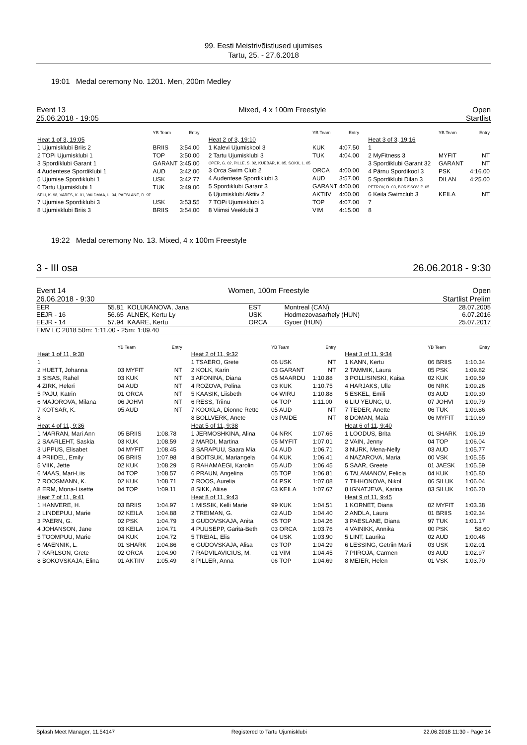99. Eesti Meistrivõistlused ujumises
Tartu, 25. - 27.6.2018
19:01 Medal ceremony No. 1201. Men, 200m Medley
Event 13
25.06.2018 - 19:05 Mixed, 4 x 100m Freestyle Open
Startlist
| | YB Team | Entry |
| --- | --- | --- |
| Heat 1 of 3, 19:05 | | |
| 1 Ujumisklubi Briis 2 | BRIIS | 3:54.00 |
| 2 TOPi Ujumisklubi 1 | TOP | 3:50.00 |
| 3 Spordiklubi Garant 1 | GARANT | 3:45.00 |
| 4 Audentese Spordiklubi 1 | AUD | 3:42.00 |
| 5 Ujumise Spordiklubi 1 | USK | 3:42.77 |
| 6 Tartu Ujumisklubi 1 SELI, K. 98, VARES, K. 01, VALDMAA, L. 04, PAESLANE, D. 97 | TUK | 3:49.00 |
| 7 Ujumise Spordiklubi 3 | USK | 3:53.55 |
| 8 Ujumisklubi Briis 3 | BRIIS | 3:54.00 |
| | YB Team | Entry |
| --- | --- | --- |
| Heat 2 of 3, 19:10 | | |
| 1 Kalevi Ujumiskool 3 | KUK | 4:07.50 |
| 2 Tartu Ujumisklubi 3 OPER, G. 02, PILLE, S. 02, KUEBAR, K. 05, SOKK, L. 05 | TUK | 4:04.00 |
| 3 Orca Swim Club 2 | ORCA | 4:00.00 |
| 4 Audentese Spordiklubi 3 | AUD | 3:57.00 |
| 5 Spordiklubi Garant 3 | GARANT | 4:00.00 |
| 6 Ujumisklubi Aktiiv 2 | AKTIIV | 4:00.00 |
| 7 TOPi Ujumisklubi 3 | TOP | 4:07.00 |
| 8 Viimsi Veeklubi 3 | VIM | 4:15.00 |
| | YB Team | Entry |
| --- | --- | --- |
| Heat 3 of 3, 19:16 | | |
| 1 | | |
| 2 MyFitness 3 | MYFIT | NT |
| 3 Spordiklubi Garant 32 | GARANT | NT |
| 4 Pärnu Spordikool 3 | PSK | 4:16.00 |
| 5 Spordiklubi Dilan 3 PETROV, D. 03, BORISSOV, P. 05 | DILAN | 4:25.00 |
| 6 Keila Swimclub 3 | KEILA | NT |
| 7 | | |
| 8 | | |
19:22 Medal ceremony No. 13. Mixed, 4 x 100m Freestyle
3 - III osa 26.06.2018 - 9:30
Event 14
26.06.2018 - 9:30 Women, 100m Freestyle Open
Startlist Prelim
| EER | 55.81 | KOLUKANOVA, Jana | EST | Montreal (CAN) | 28.07.2005 |
| EEJR - 16 | 56.65 | ALNEK, Kertu Ly | USK | Hodmezovasarhely (HUN) | 6.07.2016 |
| EEJR - 14 | 57.94 | KAARE, Kertu | ORCA | Gyoer (HUN) | 25.07.2017 |
| EMV LC 2018 50m: 1:11.00 - 25m: 1:09.40 | | | | | |
| | YB Team | Entry |
| --- | --- | --- |
| Heat 1 of 11, 9:30 | | |
| 1 | | |
| 2 HUETT, Johanna | 03 MYFIT | NT |
| 3 SISAS, Rahel | 03 KUK | NT |
| 4 ZIRK, Heleri | 04 AUD | NT |
| 5 PAJU, Katrin | 01 ORCA | NT |
| 6 MAJOROVA, Milana | 06 JOHVI | NT |
| 7 KOTSAR, K. | 05 AUD | NT |
| 8 | | |
| Heat 4 of 11, 9:36 | | |
| 1 MARRAN, Mari Ann | 05 BRIIS | 1:08.78 |
| 2 SAARLEHT, Saskia | 03 KUK | 1:08.59 |
| 3 UPPUS, Elisabet | 04 MYFIT | 1:08.45 |
| 4 PRIIDEL, Emily | 05 BRIIS | 1:07.98 |
| 5 VIIK, Jette | 02 KUK | 1:08.29 |
| 6 MAAS, Mari-Liis | 04 TOP | 1:08.57 |
| 7 ROOSMANN, K. | 02 KUK | 1:08.71 |
| 8 ERM, Mona-Lisette | 04 TOP | 1:09.11 |
| Heat 7 of 11, 9:41 | | |
| 1 HANVERE, H. | 03 BRIIS | 1:04.97 |
| 2 LINDEPUU, Marie | 02 KEILA | 1:04.88 |
| 3 PAERN, G. | 02 PSK | 1:04.79 |
| 4 JOHANSON, Jane | 03 KEILA | 1:04.71 |
| 5 TOOMPUU, Marie | 04 KUK | 1:04.72 |
| 6 MAENNIK, L. | 01 SHARK | 1:04.86 |
| 7 KARLSON, Grete | 02 ORCA | 1:04.90 |
| 8 BOKOVSKAJA, Elina | 01 AKTIIV | 1:05.49 |
| | YB Team | Entry |
| --- | --- | --- |
| Heat 2 of 11, 9:32 | | |
| 1 TSAERO, Grete | 06 USK | NT |
| 2 KOLK, Karin | 03 GARANT | NT |
| 3 AFONINA, Diana | 05 MAARDU | 1:10.88 |
| 4 ROZOVA, Polina | 03 KUK | 1:10.75 |
| 5 KAASIK, Liisbeth | 04 WIRU | 1:10.88 |
| 6 RESS, Triinu | 04 TOP | 1:11.00 |
| 7 KOOKLA, Dionne Rette | 05 AUD | NT |
| 8 BOLLVERK, Anete | 03 PAIDE | NT |
| Heat 5 of 11, 9:38 | | |
| 1 JERMOSHKINA, Alina | 04 NRK | 1:07.65 |
| 2 MARDI, Martina | 05 MYFIT | 1:07.01 |
| 3 SARAPUU, Saara Mia | 04 AUD | 1:06.71 |
| 4 BOITSUK, Mariangela | 04 KUK | 1:06.41 |
| 5 RAHAMAEGI, Karolin | 05 AUD | 1:06.45 |
| 6 PRAUN, Angelina | 05 TOP | 1:06.81 |
| 7 ROOS, Aurelia | 04 PSK | 1:07.08 |
| 8 SIKK, Aliise | 03 KEILA | 1:07.67 |
| Heat 8 of 11, 9:43 | | |
| 1 MISSIK, Kelli Marie | 99 KUK | 1:04.51 |
| 2 TREIMAN, G. | 02 AUD | 1:04.40 |
| 3 GUDOVSKAJA, Anita | 05 TOP | 1:04.26 |
| 4 PUUSEPP, Garita-Beth | 03 ORCA | 1:03.76 |
| 5 TREIAL, Elis | 04 USK | 1:03.90 |
| 6 GUDOVSKAJA, Alisa | 03 TOP | 1:04.29 |
| 7 RADVILAVICIUS, M. | 01 VIM | 1:04.45 |
| 8 PILLER, Anna | 06 TOP | 1:04.69 |
| | YB Team | Entry |
| --- | --- | --- |
| Heat 3 of 11, 9:34 | | |
| 1 KANN, Kertu | 06 BRIIS | 1:10.34 |
| 2 TAMMIK, Laura | 05 PSK | 1:09.82 |
| 3 POLLISINSKI, Kaisa | 02 KUK | 1:09.59 |
| 4 HARJAKS, Ulle | 06 NRK | 1:09.26 |
| 5 ESKEL, Emili | 03 AUD | 1:09.30 |
| 6 LIU YEUNG, U. | 07 JOHVI | 1:09.79 |
| 7 TEDER, Anette | 06 TUK | 1:09.86 |
| 8 DOMAN, Maia | 06 MYFIT | 1:10.69 |
| Heat 6 of 11, 9:40 | | |
| 1 LOODUS, Brita | 01 SHARK | 1:06.19 |
| 2 VAIN, Jenny | 04 TOP | 1:06.04 |
| 3 NURK, Mena-Nelly | 03 AUD | 1:05.77 |
| 4 NAZAROVA, Maria | 00 VSK | 1:05.55 |
| 5 SAAR, Greete | 01 JAESK | 1:05.59 |
| 6 TALAMANOV, Felicia | 04 KUK | 1:05.80 |
| 7 TIHHONOVA, Nikol | 06 SILUK | 1:06.04 |
| 8 IGNATJEVA, Karina | 03 SILUK | 1:06.20 |
| Heat 9 of 11, 9:45 | | |
| 1 KORNET, Diana | 02 MYFIT | 1:03.38 |
| 2 ANDLA, Laura | 01 BRIIS | 1:02.34 |
| 3 PAESLANE, Diana | 97 TUK | 1:01.17 |
| 4 VAINIKK, Annika | 00 PSK | 58.60 |
| 5 LINT, Laurika | 02 AUD | 1:00.46 |
| 6 LESSING, Getriin Marii | 03 USK | 1:02.01 |
| 7 PIIROJA, Carmen | 03 AUD | 1:02.97 |
| 8 MEIER, Helen | 01 VSK | 1:03.70 |
Splash Meet Manager, 11.54147 Registered to Tartu Ujumisklubi 22.06.2018 11:30 - Page 14